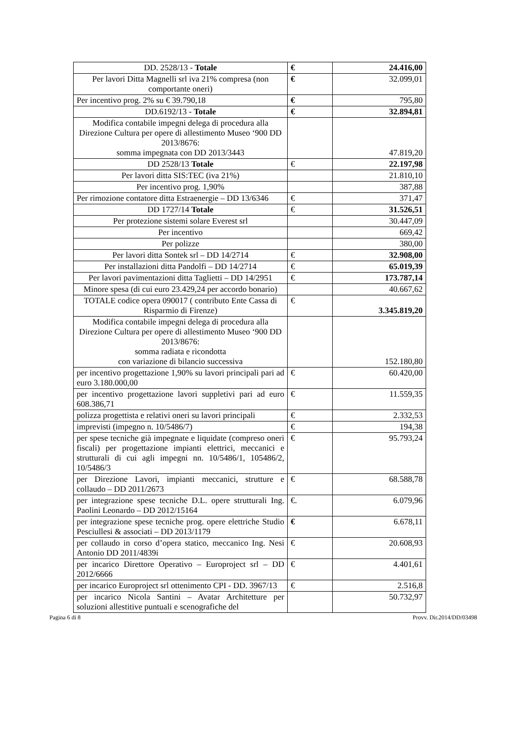| DD. 2528/13 - Totale | € | 24.416,00 |
| Per lavori Ditta Magnelli srl iva 21% compresa (non comportante oneri) | € | 32.099,01 |
| Per incentivo prog. 2% su € 39.790,18 | € | 795,80 |
| DD.6192/13 - Totale | € | 32.894,81 |
| Modifica contabile impegni delega di procedura alla Direzione Cultura per opere di allestimento Museo ‘900 DD 2013/8676: somma impegnata con DD 2013/3443 | | 47.819,20 |
| DD 2528/13 Totale | € | 22.197,98 |
| Per lavori ditta SIS:TEC (iva 21%) | | 21.810,10 |
| Per incentivo prog. 1,90% | | 387,88 |
| Per rimozione contatore ditta Estraenergie – DD 13/6346 | € | 371,47 |
| DD 1727/14 Totale | € | 31.526,51 |
| Per protezione sistemi solare Everest srl | | 30.447,09 |
| Per incentivo | | 669,42 |
| Per polizze | | 380,00 |
| Per lavori ditta Sontek srl – DD 14/2714 | € | 32.908,00 |
| Per installazioni ditta Pandolfi – DD 14/2714 | € | 65.019,39 |
| Per lavori pavimentazioni ditta Taglietti – DD 14/2951 | € | 173.787,14 |
| Minore spesa (di cui euro 23.429,24 per accordo bonario) | | 40.667,62 |
| TOTALE codice opera 090017 ( contributo Ente Cassa di Risparmio di Firenze) | € | 3.345.819,20 |
| Modifica contabile impegni delega di procedura alla Direzione Cultura per opere di allestimento Museo ‘900 DD 2013/8676: somma radiata e ricondotta con variazione di bilancio successiva | | 152.180,80 |
| per incentivo progettazione 1,90% su lavori principali pari ad euro 3.180.000,00 | € | 60.420,00 |
| per incentivo progettazione lavori suppletivi pari ad euro 608.386,71 | € | 11.559,35 |
| polizza progettista e relativi oneri su lavori principali | € | 2.332,53 |
| imprevisti (impegno n. 10/5486/7) | € | 194,38 |
| per spese tecniche già impegnate e liquidate (compreso oneri fiscali) per progettazione impianti elettrici, meccanici e strutturali di cui agli impegni nn. 10/5486/1, 105486/2, 10/5486/3 | € | 95.793,24 |
| per Direzione Lavori, impianti meccanici, strutture e collaudo – DD 2011/2673 | € | 68.588,78 |
| per integrazione spese tecniche D.L. opere strutturali Ing. Paolini Leonardo – DD 2012/15164 | €. | 6.079,96 |
| per integrazione spese tecniche prog. opere elettriche Studio Pesciullesi & associati – DD 2013/1179 | € | 6.678,11 |
| per collaudo in corso d’opera statico, meccanico Ing. Nesi Antonio DD 2011/4839i | € | 20.608,93 |
| per incarico Direttore Operativo – Europroject srl – DD 2012/6666 | € | 4.401,61 |
| per incarico Europroject srl ottenimento CPI - DD. 3967/13 | € | 2.516,8 |
| per incarico Nicola Santini – Avatar Architetture per soluzioni allestitive puntuali e scenografiche del | | 50.732,97 |
Pagina 6 di 8 Provv. Dir.2014/DD/03498